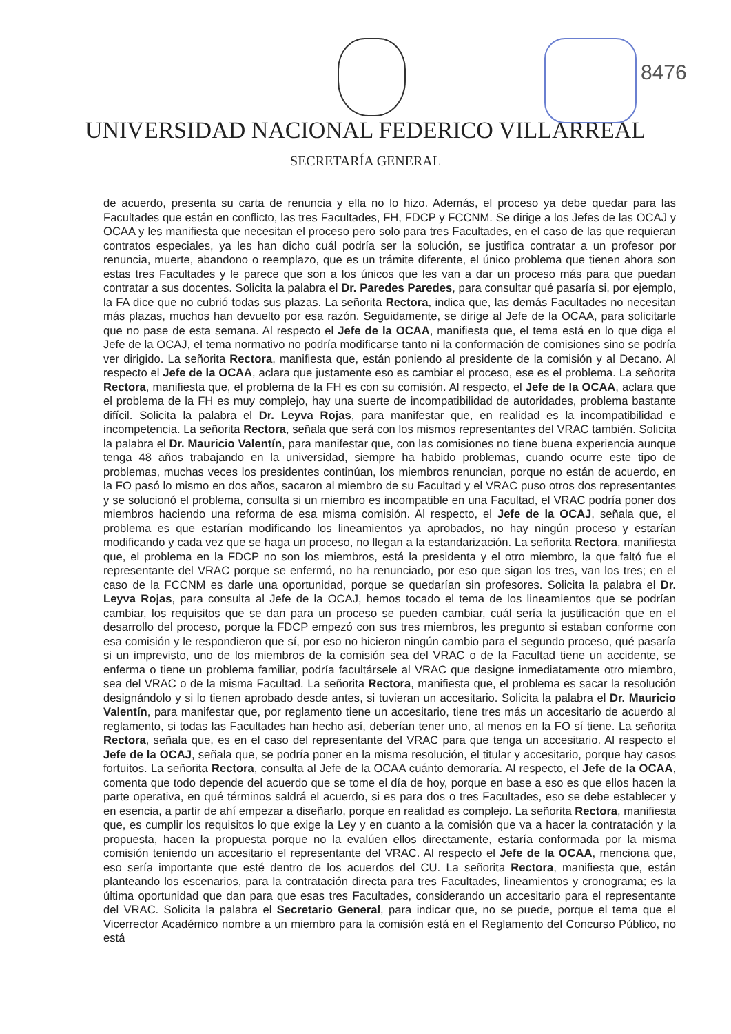8476
UNIVERSIDAD NACIONAL FEDERICO VILLARREAL
SECRETARÍA GENERAL
de acuerdo, presenta su carta de renuncia y ella no lo hizo. Además, el proceso ya debe quedar para las Facultades que están en conflicto, las tres Facultades, FH, FDCP y FCCNM. Se dirige a los Jefes de las OCAJ y OCAA y les manifiesta que necesitan el proceso pero solo para tres Facultades, en el caso de las que requieran contratos especiales, ya les han dicho cuál podría ser la solución, se justifica contratar a un profesor por renuncia, muerte, abandono o reemplazo, que es un trámite diferente, el único problema que tienen ahora son estas tres Facultades y le parece que son a los únicos que les van a dar un proceso más para que puedan contratar a sus docentes. Solicita la palabra el Dr. Paredes Paredes, para consultar qué pasaría si, por ejemplo, la FA dice que no cubrió todas sus plazas. La señorita Rectora, indica que, las demás Facultades no necesitan más plazas, muchos han devuelto por esa razón. Seguidamente, se dirige al Jefe de la OCAA, para solicitarle que no pase de esta semana. Al respecto el Jefe de la OCAA, manifiesta que, el tema está en lo que diga el Jefe de la OCAJ, el tema normativo no podría modificarse tanto ni la conformación de comisiones sino se podría ver dirigido. La señorita Rectora, manifiesta que, están poniendo al presidente de la comisión y al Decano. Al respecto el Jefe de la OCAA, aclara que justamente eso es cambiar el proceso, ese es el problema. La señorita Rectora, manifiesta que, el problema de la FH es con su comisión. Al respecto, el Jefe de la OCAA, aclara que el problema de la FH es muy complejo, hay una suerte de incompatibilidad de autoridades, problema bastante difícil. Solicita la palabra el Dr. Leyva Rojas, para manifestar que, en realidad es la incompatibilidad e incompetencia. La señorita Rectora, señala que será con los mismos representantes del VRAC también. Solicita la palabra el Dr. Mauricio Valentín, para manifestar que, con las comisiones no tiene buena experiencia aunque tenga 48 años trabajando en la universidad, siempre ha habido problemas, cuando ocurre este tipo de problemas, muchas veces los presidentes continúan, los miembros renuncian, porque no están de acuerdo, en la FO pasó lo mismo en dos años, sacaron al miembro de su Facultad y el VRAC puso otros dos representantes y se solucionó el problema, consulta si un miembro es incompatible en una Facultad, el VRAC podría poner dos miembros haciendo una reforma de esa misma comisión. Al respecto, el Jefe de la OCAJ, señala que, el problema es que estarían modificando los lineamientos ya aprobados, no hay ningún proceso y estarían modificando y cada vez que se haga un proceso, no llegan a la estandarización. La señorita Rectora, manifiesta que, el problema en la FDCP no son los miembros, está la presidenta y el otro miembro, la que faltó fue el representante del VRAC porque se enfermó, no ha renunciado, por eso que sigan los tres, van los tres; en el caso de la FCCNM es darle una oportunidad, porque se quedarían sin profesores. Solicita la palabra el Dr. Leyva Rojas, para consulta al Jefe de la OCAJ, hemos tocado el tema de los lineamientos que se podrían cambiar, los requisitos que se dan para un proceso se pueden cambiar, cuál sería la justificación que en el desarrollo del proceso, porque la FDCP empezó con sus tres miembros, les pregunto si estaban conforme con esa comisión y le respondieron que sí, por eso no hicieron ningún cambio para el segundo proceso, qué pasaría si un imprevisto, uno de los miembros de la comisión sea del VRAC o de la Facultad tiene un accidente, se enferma o tiene un problema familiar, podría facultársele al VRAC que designe inmediatamente otro miembro, sea del VRAC o de la misma Facultad. La señorita Rectora, manifiesta que, el problema es sacar la resolución designándolo y si lo tienen aprobado desde antes, si tuvieran un accesitario. Solicita la palabra el Dr. Mauricio Valentín, para manifestar que, por reglamento tiene un accesitario, tiene tres más un accesitario de acuerdo al reglamento, si todas las Facultades han hecho así, deberían tener uno, al menos en la FO sí tiene. La señorita Rectora, señala que, es en el caso del representante del VRAC para que tenga un accesitario. Al respecto el Jefe de la OCAJ, señala que, se podría poner en la misma resolución, el titular y accesitario, porque hay casos fortuitos. La señorita Rectora, consulta al Jefe de la OCAA cuánto demoraría. Al respecto, el Jefe de la OCAA, comenta que todo depende del acuerdo que se tome el día de hoy, porque en base a eso es que ellos hacen la parte operativa, en qué términos saldrá el acuerdo, si es para dos o tres Facultades, eso se debe establecer y en esencia, a partir de ahí empezar a diseñarlo, porque en realidad es complejo. La señorita Rectora, manifiesta que, es cumplir los requisitos lo que exige la Ley y en cuanto a la comisión que va a hacer la contratación y la propuesta, hacen la propuesta porque no la evalúen ellos directamente, estaría conformada por la misma comisión teniendo un accesitario el representante del VRAC. Al respecto el Jefe de la OCAA, menciona que, eso sería importante que esté dentro de los acuerdos del CU. La señorita Rectora, manifiesta que, están planteando los escenarios, para la contratación directa para tres Facultades, lineamientos y cronograma; es la última oportunidad que dan para que esas tres Facultades, considerando un accesitario para el representante del VRAC. Solicita la palabra el Secretario General, para indicar que, no se puede, porque el tema que el Vicerrector Académico nombre a un miembro para la comisión está en el Reglamento del Concurso Público, no está